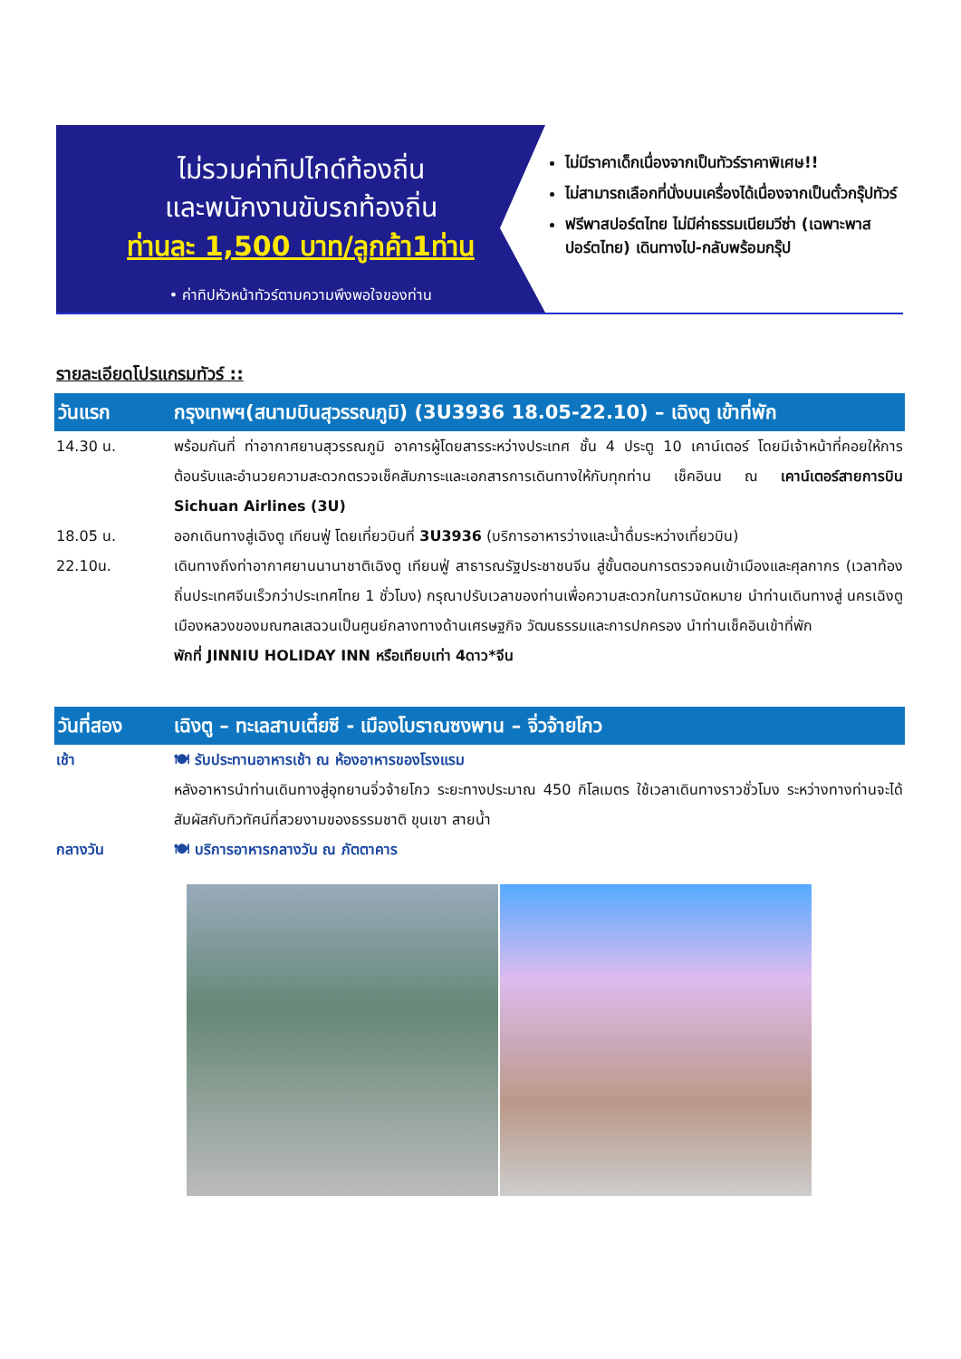ไม่รวมค่าทิปไกด์ท้องถิ่น
และพนักงานขับรถท้องถิ่น
ท่านละ 1,500 บาท/ลูกค้า1ท่าน
• ค่าทิปหัวหน้าทัวร์ตามความพึงพอใจของท่าน
ไม่มีราคาเด็กเนื่องจากเป็นทัวร์ราคาพิเศษ!!
ไม่สามารถเลือกที่นั่งบนเครื่องได้เนื่องจากเป็นตั๋วกรุ๊ปทัวร์
ฟรีพาสปอร์ตไทย ไม่มีค่าธรรมเนียมวีซ่า (เฉพาะพาสปอร์ตไทย) เดินทางไป-กลับพร้อมกรุ๊ป
รายละเอียดโปรแกรมทัวร์ ::
วันแรก กรุงเทพฯ(สนามบินสุวรรณภูมิ) (3U3936 18.05-22.10) – เฉิงตู เข้าที่พัก
14.30 น. พร้อมกันที่ ท่าอากาศยานสุวรรณภูมิ อาคารผู้โดยสารระหว่างประเทศ ชั้น 4 ประตู 10 เคาน์เตอร์ โดยมีเจ้าหน้าที่คอยให้การต้อนรับและอำนวยความสะดวกตรวจเช็คสัมภาระและเอกสารการเดินทางให้กับทุกท่าน เช็คอินน ณ เคาน์เตอร์สายการบิน Sichuan Airlines (3U)
18.05 น. ออกเดินทางสู่เฉิงตู เทียนฟู่ โดยเที่ยวบินที่ 3U3936 (บริการอาหารว่างและน้ำดื่มระหว่างเที่ยวบิน)
22.10น. เดินทางถึงท่าอากาศยานนานาชาติเฉิงตู เทียนฟู่ สาธารณรัฐประชาชนจีน สู่ขั้นตอนการตรวจคนเข้าเมืองและศุลกากร (เวลาท้องถิ่นประเทศจีนเร็วกว่าประเทศไทย 1 ชั่วโมง) กรุณาปรับเวลาของท่านเพื่อความสะดวกในการนัดหมาย นำท่านเดินทางสู่ นครเฉิงตู เมืองหลวงของมณฑลเสฉวนเป็นศูนย์กลางทางด้านเศรษฐกิจ วัฒนธรรมและการปกครอง นำท่านเช็คอินเข้าที่พัก
พักที่ JINNIU HOLIDAY INN หรือเทียบเท่า 4ดาว*จีน
วันที่สอง เฉิงตู – ทะเลสาบเตี๋ยซี - เมืองโบราณซงพาน – จิ่วจ้ายโกว
เช้า 🍽 รับประทานอาหารเช้า ณ ห้องอาหารของโรงแรม
หลังอาหารนำท่านเดินทางสู่อุทยานจิ่วจ้ายโกว ระยะทางประมาณ 450 กิโลเมตร ใช้เวลาเดินทางราวชั่วโมง ระหว่างทางท่านจะได้สัมผัสกับทิวทัศน์ที่สวยงามของธรรมชาติ ขุนเขา สายน้ำ
กลางวัน 🍽 บริการอาหารกลางวัน ณ ภัตตาคาร